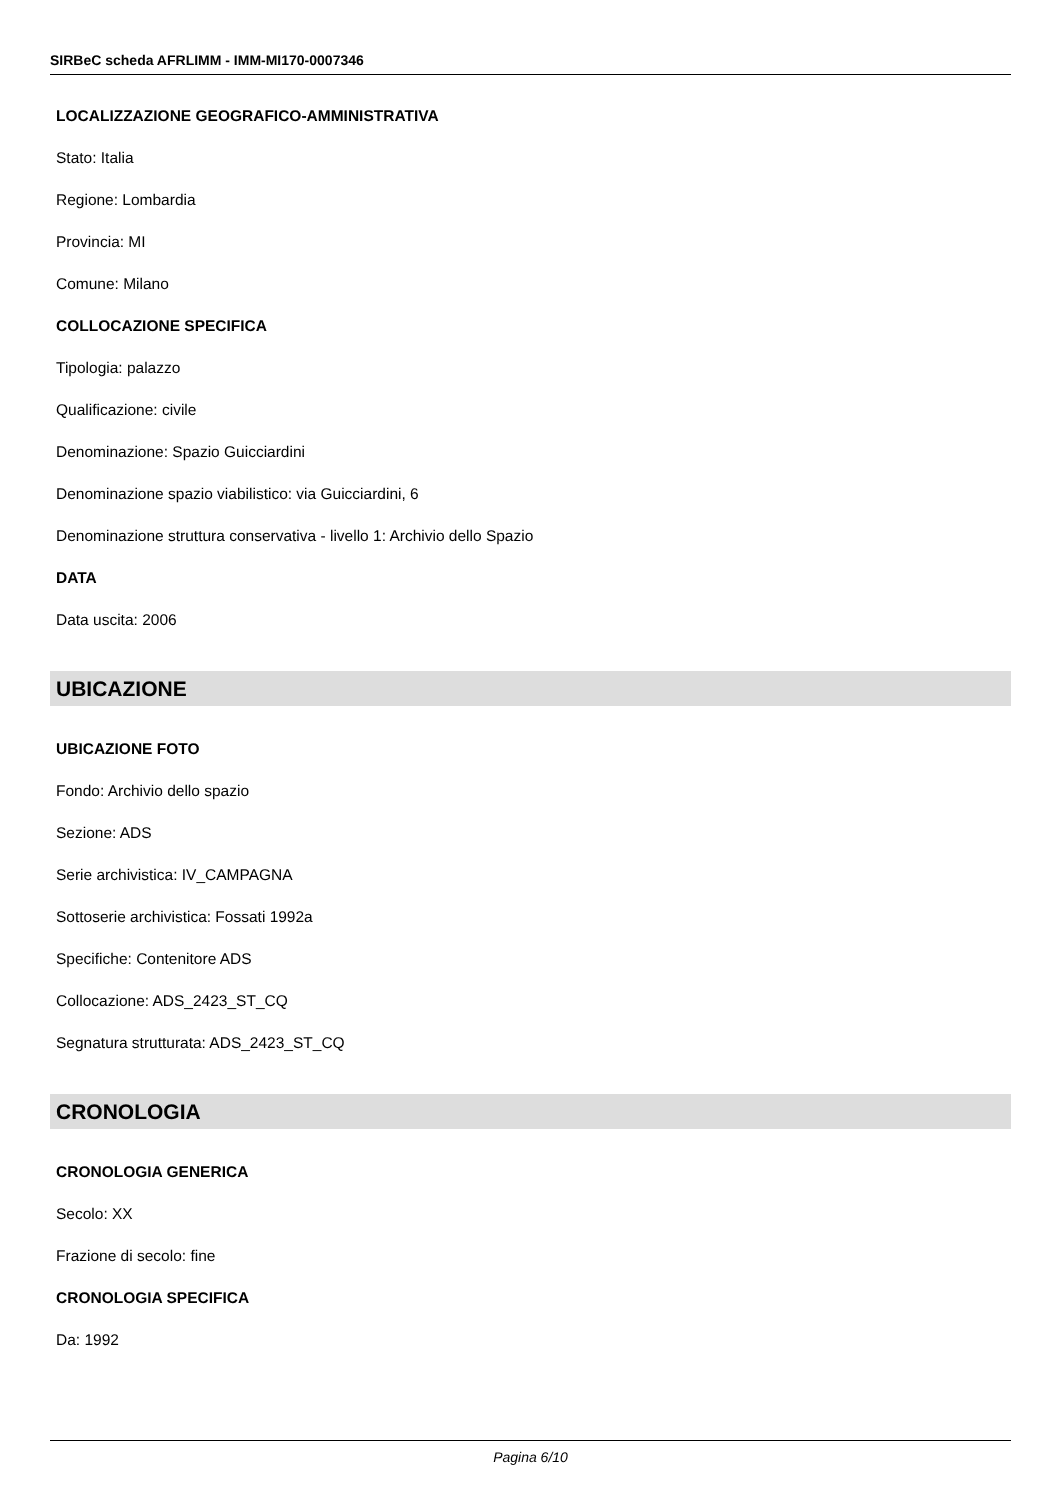SIRBeC scheda AFRLIMM - IMM-MI170-0007346
LOCALIZZAZIONE GEOGRAFICO-AMMINISTRATIVA
Stato: Italia
Regione: Lombardia
Provincia: MI
Comune: Milano
COLLOCAZIONE SPECIFICA
Tipologia: palazzo
Qualificazione: civile
Denominazione: Spazio Guicciardini
Denominazione spazio viabilistico: via Guicciardini, 6
Denominazione struttura conservativa - livello 1: Archivio dello Spazio
DATA
Data uscita: 2006
UBICAZIONE
UBICAZIONE FOTO
Fondo: Archivio dello spazio
Sezione: ADS
Serie archivistica: IV_CAMPAGNA
Sottoserie archivistica: Fossati 1992a
Specifiche: Contenitore ADS
Collocazione: ADS_2423_ST_CQ
Segnatura strutturata: ADS_2423_ST_CQ
CRONOLOGIA
CRONOLOGIA GENERICA
Secolo: XX
Frazione di secolo: fine
CRONOLOGIA SPECIFICA
Da: 1992
Pagina 6/10